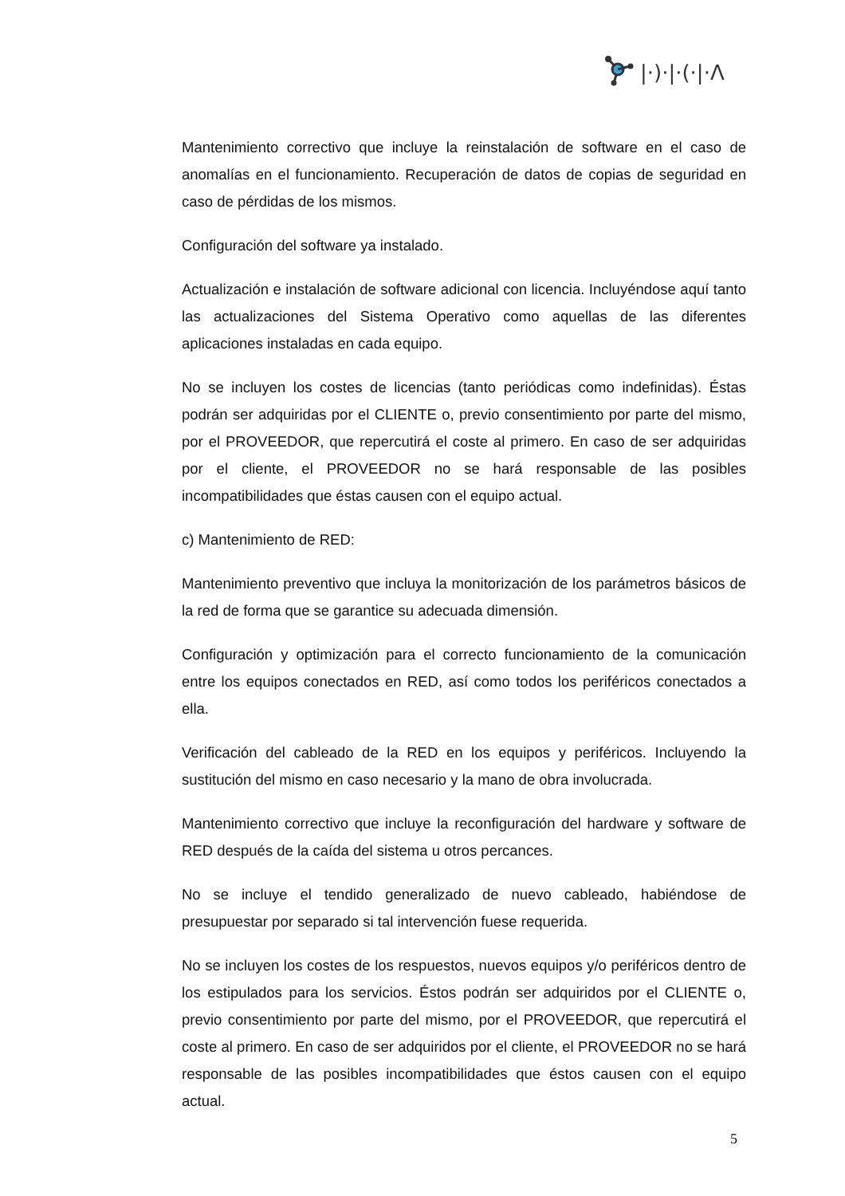|·)·|·(·|·Λ
Mantenimiento correctivo que incluye la reinstalación de software en el caso de anomalías en el funcionamiento. Recuperación de datos de copias de seguridad en caso de pérdidas de los mismos.
Configuración del software ya instalado.
Actualización e instalación de software adicional con licencia. Incluyéndose aquí tanto las actualizaciones del Sistema Operativo como aquellas de las diferentes aplicaciones instaladas en cada equipo.
No se incluyen los costes de licencias (tanto periódicas como indefinidas). Éstas podrán ser adquiridas por el CLIENTE o, previo consentimiento por parte del mismo, por el PROVEEDOR, que repercutirá el coste al primero. En caso de ser adquiridas por el cliente, el PROVEEDOR no se hará responsable de las posibles incompatibilidades que éstas causen con el equipo actual.
c) Mantenimiento de RED:
Mantenimiento preventivo que incluya la monitorización de los parámetros básicos de la red de forma que se garantice su adecuada dimensión.
Configuración y optimización para el correcto funcionamiento de la comunicación entre los equipos conectados en RED, así como todos los periféricos conectados a ella.
Verificación del cableado de la RED en los equipos y periféricos. Incluyendo la sustitución del mismo en caso necesario y la mano de obra involucrada.
Mantenimiento correctivo que incluye la reconfiguración del hardware y software de RED después de la caída del sistema u otros percances.
No se incluye el tendido generalizado de nuevo cableado, habiéndose de presupuestar por separado si tal intervención fuese requerida.
No se incluyen los costes de los respuestos, nuevos equipos y/o periféricos dentro de los estipulados para los servicios. Éstos podrán ser adquiridos por el CLIENTE o, previo consentimiento por parte del mismo, por el PROVEEDOR, que repercutirá el coste al primero. En caso de ser adquiridos por el cliente, el PROVEEDOR no se hará responsable de las posibles incompatibilidades que éstos causen con el equipo actual.
5